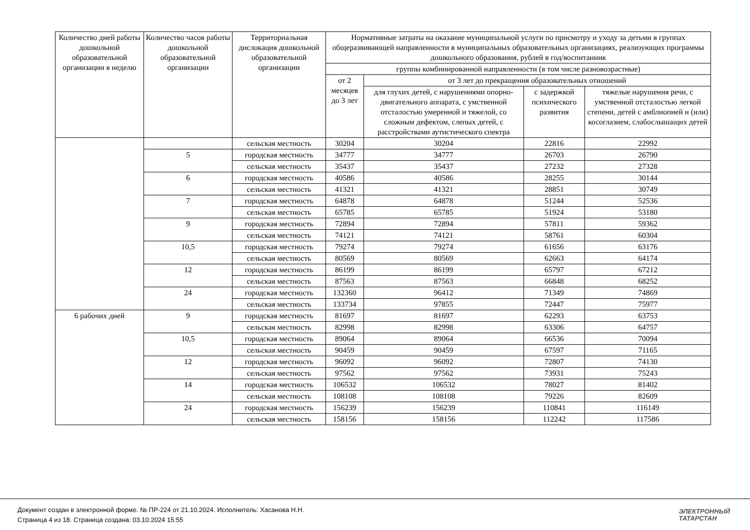| Количество дней работы дошкольной образовательной организации в неделю | Количество часов работы дошкольной образовательной организации | Территориальная дислокация дошкольной образовательной организации | Нормативные затраты на оказание муниципальной услуги по присмотру и уходу за детьми в группах общеразвивающей направленности в муниципальных образовательных организациях, реализующих программы дошкольного образования, рублей в год/воспитанник | | | |
| --- | --- | --- | --- | --- | --- | --- |
| | | | группы комбинированной направленности (в том числе разновозрастные) | | | |
| | | | от 2 месяцев до 3 лет | от 3 лет до прекращения образовательных отношений | | |
| | | | | для глухих детей, с нарушениями опорно-двигательного аппарата, с умственной отсталостью умеренной и тяжелой, со сложным дефектом, слепых детей, с расстройствами аутистического спектра | с задержкой психического развития | тяжелые нарушения речи, с умственной отсталостью легкой степени, детей с амблиопией и (или) косоглазием, слабослышащих детей |
| | | сельская местность | 30204 | 30204 | 22816 | 22992 |
| | 5 | городская местность | 34777 | 34777 | 26703 | 26790 |
| | | сельская местность | 35437 | 35437 | 27232 | 27328 |
| | 6 | городская местность | 40586 | 40586 | 28255 | 30144 |
| | | сельская местность | 41321 | 41321 | 28851 | 30749 |
| | 7 | городская местность | 64878 | 64878 | 51244 | 52536 |
| | | сельская местность | 65785 | 65785 | 51924 | 53180 |
| | 9 | городская местность | 72894 | 72894 | 57811 | 59362 |
| | | сельская местность | 74121 | 74121 | 58761 | 60304 |
| | 10,5 | городская местность | 79274 | 79274 | 61656 | 63176 |
| | | сельская местность | 80569 | 80569 | 62663 | 64174 |
| | 12 | городская местность | 86199 | 86199 | 65797 | 67212 |
| | | сельская местность | 87563 | 87563 | 66848 | 68252 |
| | 24 | городская местность | 132360 | 96412 | 71349 | 74869 |
| | | сельская местность | 133734 | 97855 | 72447 | 75977 |
| 6 рабочих дней | 9 | городская местность | 81697 | 81697 | 62293 | 63753 |
| | | сельская местность | 82998 | 82998 | 63306 | 64757 |
| | 10,5 | городская местность | 89064 | 89064 | 66536 | 70094 |
| | | сельская местность | 90459 | 90459 | 67597 | 71165 |
| | 12 | городская местность | 96092 | 96092 | 72807 | 74130 |
| | | сельская местность | 97562 | 97562 | 73931 | 75243 |
| | 14 | городская местность | 106532 | 106532 | 78027 | 81402 |
| | | сельская местность | 108108 | 108108 | 79226 | 82609 |
| | 24 | городская местность | 156239 | 156239 | 110841 | 116149 |
| | | сельская местность | 158156 | 158156 | 112242 | 117586 |
Документ создан в электронной форме. № ПР-224 от 21.10.2024. Исполнитель: Хасанова Н.Н.
Страница 4 из 18. Страница создана: 03.10.2024 15:55
ЭЛЕКТРОННЫЙ
ТАТАРСТАН